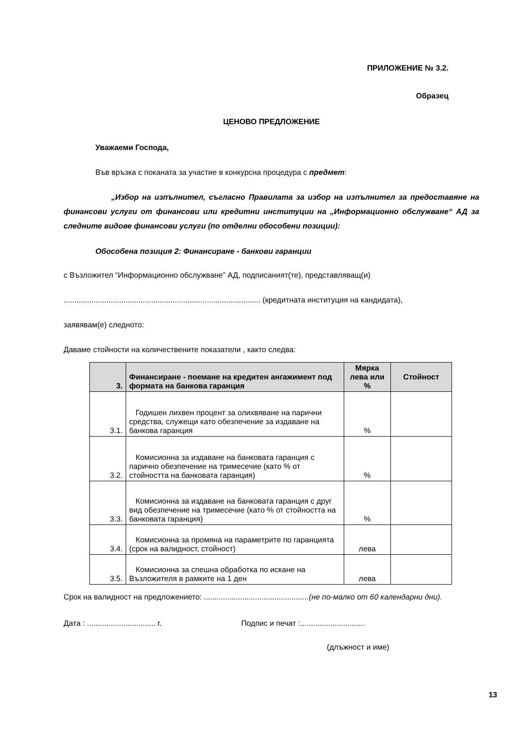ПРИЛОЖЕНИЕ № 3.2.
Образец
ЦЕНОВО ПРЕДЛОЖЕНИЕ
Уважаеми Господа,
Във връзка с поканата за участие в конкурсна процедура с предмет:
„Избор на изпълнител, съгласно Правилата за избор на изпълнител за предоставяне на финансови услуги от финансови или кредитни институции на „Информационно обслужване“ АД за следните видове финансови услуги (по отделни обособени позиции):
Обособена позиция 2: Финансиране - банкови гаранции
с Възложител “Информационно обслужване” АД, подписаният(те), представляващ(и)
............................................................................................ (кредитната институция на кандидата),
заявявам(е) следното:
Даваме стойности на количествените показатели , както следва:
| 3. | Финансиране - поемане на кредитен ангажимент под формата на банкова гаранция | Мярка лева или % | Стойност |
| --- | --- | --- | --- |
| 3.1. | Годишен лихвен процент за олихвяване на парични средства, служещи като обезпечение за издаване на банкова гаранция | % | |
| 3.2. | Комисионна за издаване на банковата гаранция с парично обезпечение на тримесечие (като % от стойността на банковата гаранция) | % | |
| 3.3. | Комисионна за издаване на банковата гаранция с друг вид обезпечение на тримесечие (като % от стойността на банковата гаранция) | % | |
| 3.4. | Комисионна за промяна на параметрите по гаранцията (срок на валидност, стойност) | лева | |
| 3.5. | Комисионна за спешна обработка по искане на Възложителя в рамките на 1 ден | лева | |
Срок на валидност на предложението: .................................................(не по-малко от 60 календарни дни).
Дата : ................................ г. Подпис и печат :..............................
(длъжност и име)
13